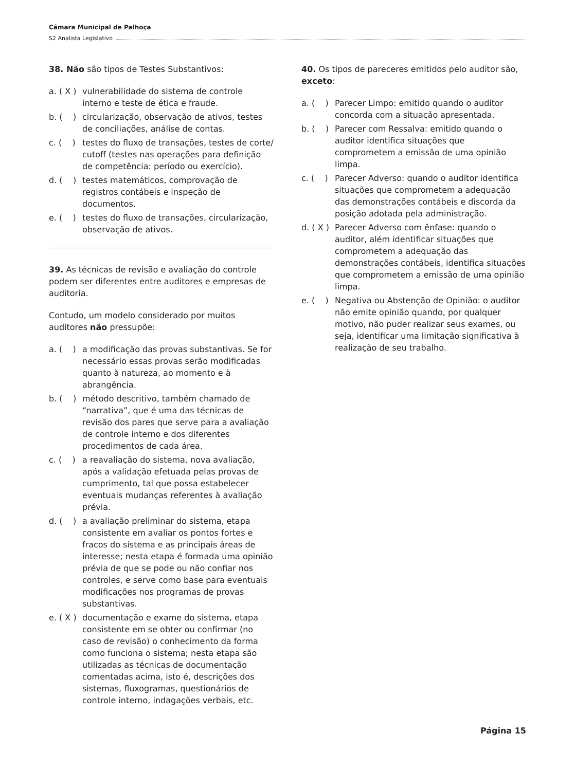Câmara Municipal de Palhoça
S2 Analista Legislativo
38. Não são tipos de Testes Substantivos:
a. ( X ) vulnerabilidade do sistema de controle interno e teste de ética e fraude.
b. ( ) circularização, observação de ativos, testes de conciliações, análise de contas.
c. ( ) testes do fluxo de transações, testes de corte/ cutoff (testes nas operações para definição de competência: período ou exercício).
d. ( ) testes matemáticos, comprovação de registros contábeis e inspeção de documentos.
e. ( ) testes do fluxo de transações, circularização, observação de ativos.
39. As técnicas de revisão e avaliação do controle podem ser diferentes entre auditores e empresas de auditoria.
Contudo, um modelo considerado por muitos auditores não pressupõe:
a. ( ) a modificação das provas substantivas. Se for necessário essas provas serão modificadas quanto à natureza, ao momento e à abrangência.
b. ( ) método descritivo, também chamado de “narrativa”, que é uma das técnicas de revisão dos pares que serve para a avaliação de controle interno e dos diferentes procedimentos de cada área.
c. ( ) a reavaliação do sistema, nova avaliação, após a validação efetuada pelas provas de cumprimento, tal que possa estabelecer eventuais mudanças referentes à avaliação prévia.
d. ( ) a avaliação preliminar do sistema, etapa consistente em avaliar os pontos fortes e fracos do sistema e as principais áreas de interesse; nesta etapa é formada uma opinião prévia de que se pode ou não confiar nos controles, e serve como base para eventuais modificações nos programas de provas substantivas.
e. ( X ) documentação e exame do sistema, etapa consistente em se obter ou confirmar (no caso de revisão) o conhecimento da forma como funciona o sistema; nesta etapa são utilizadas as técnicas de documentação comentadas acima, isto é, descrições dos sistemas, fluxogramas, questionários de controle interno, indagações verbais, etc.
40. Os tipos de pareceres emitidos pelo auditor são, exceto:
a. ( ) Parecer Limpo: emitido quando o auditor concorda com a situação apresentada.
b. ( ) Parecer com Ressalva: emitido quando o auditor identifica situações que comprometem a emissão de uma opinião limpa.
c. ( ) Parecer Adverso: quando o auditor identifica situações que comprometem a adequação das demonstrações contábeis e discorda da posição adotada pela administração.
d. ( X ) Parecer Adverso com ênfase: quando o auditor, além identificar situações que comprometem a adequação das demonstrações contábeis, identifica situações que comprometem a emissão de uma opinião limpa.
e. ( ) Negativa ou Abstenção de Opinião: o auditor não emite opinião quando, por qualquer motivo, não puder realizar seus exames, ou seja, identificar uma limitação significativa à realização de seu trabalho.
Página 15